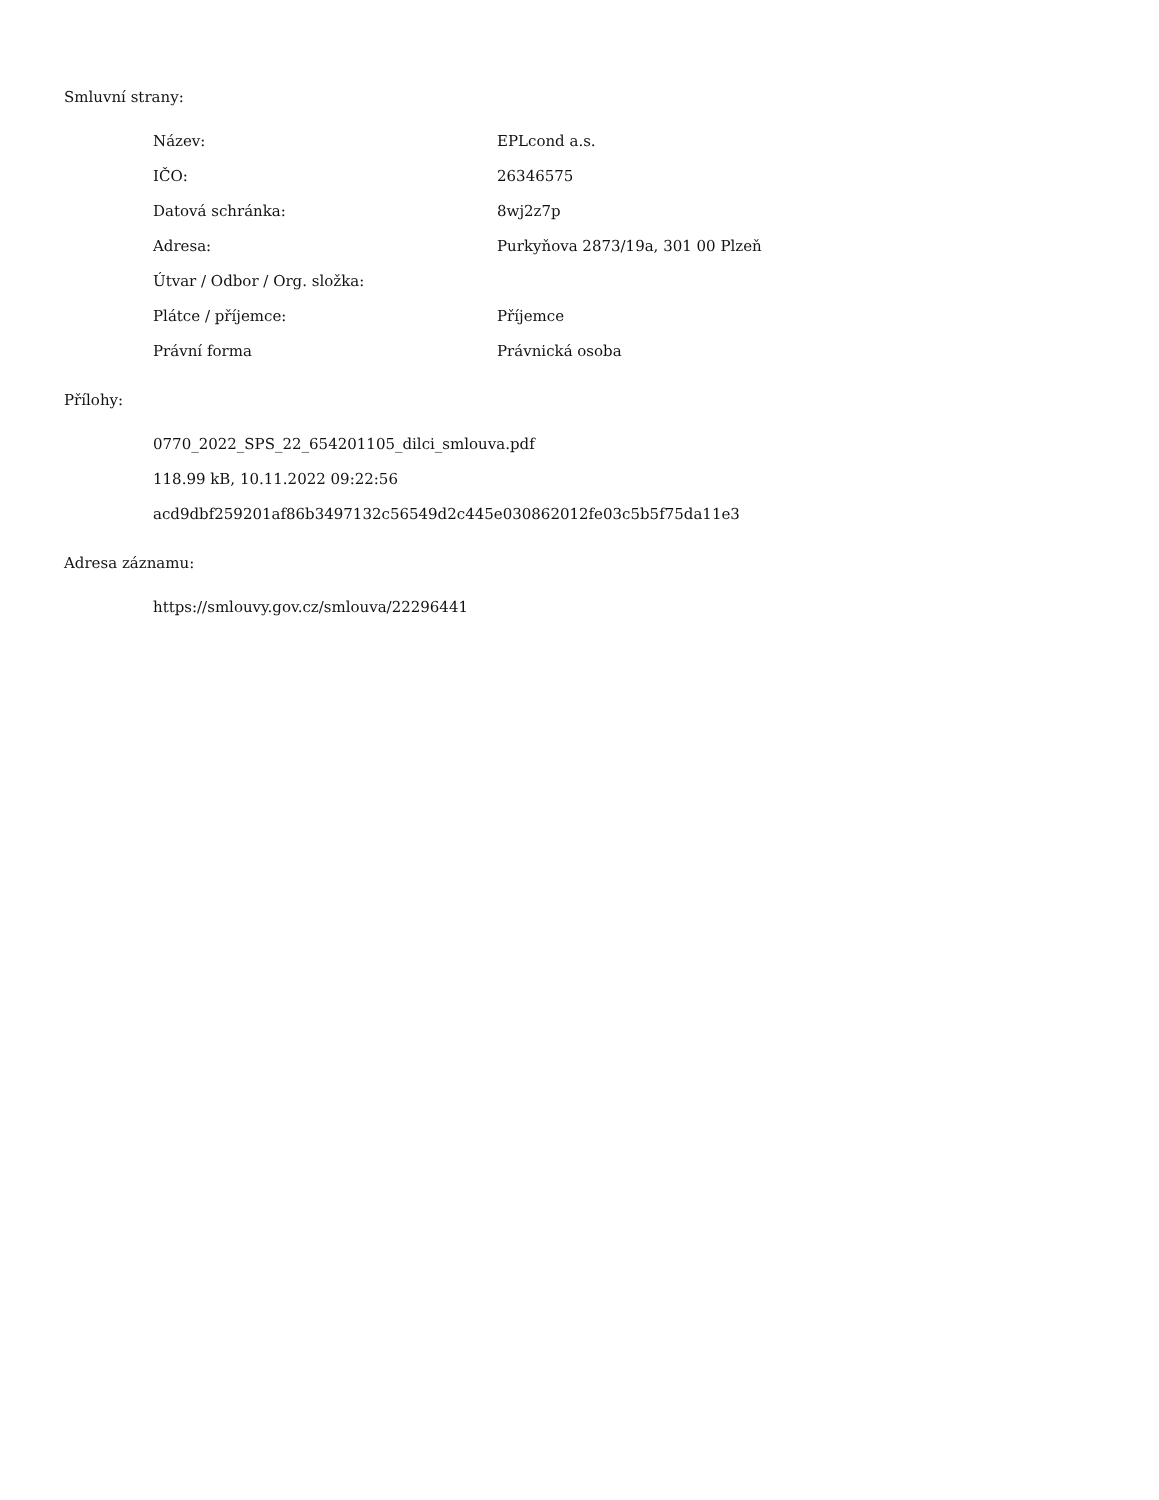Smluvní strany:
Název: EPLcond a.s.
IČO: 26346575
Datová schránka: 8wj2z7p
Adresa: Purkyňova 2873/19a, 301 00 Plzeň
Útvar / Odbor / Org. složka:
Plátce / příjemce: Příjemce
Právní forma Právnická osoba
Přílohy:
0770_2022_SPS_22_654201105_dilci_smlouva.pdf
118.99 kB, 10.11.2022 09:22:56
acd9dbf259201af86b3497132c56549d2c445e030862012fe03c5b5f75da11e3
Adresa záznamu:
https://smlouvy.gov.cz/smlouva/22296441